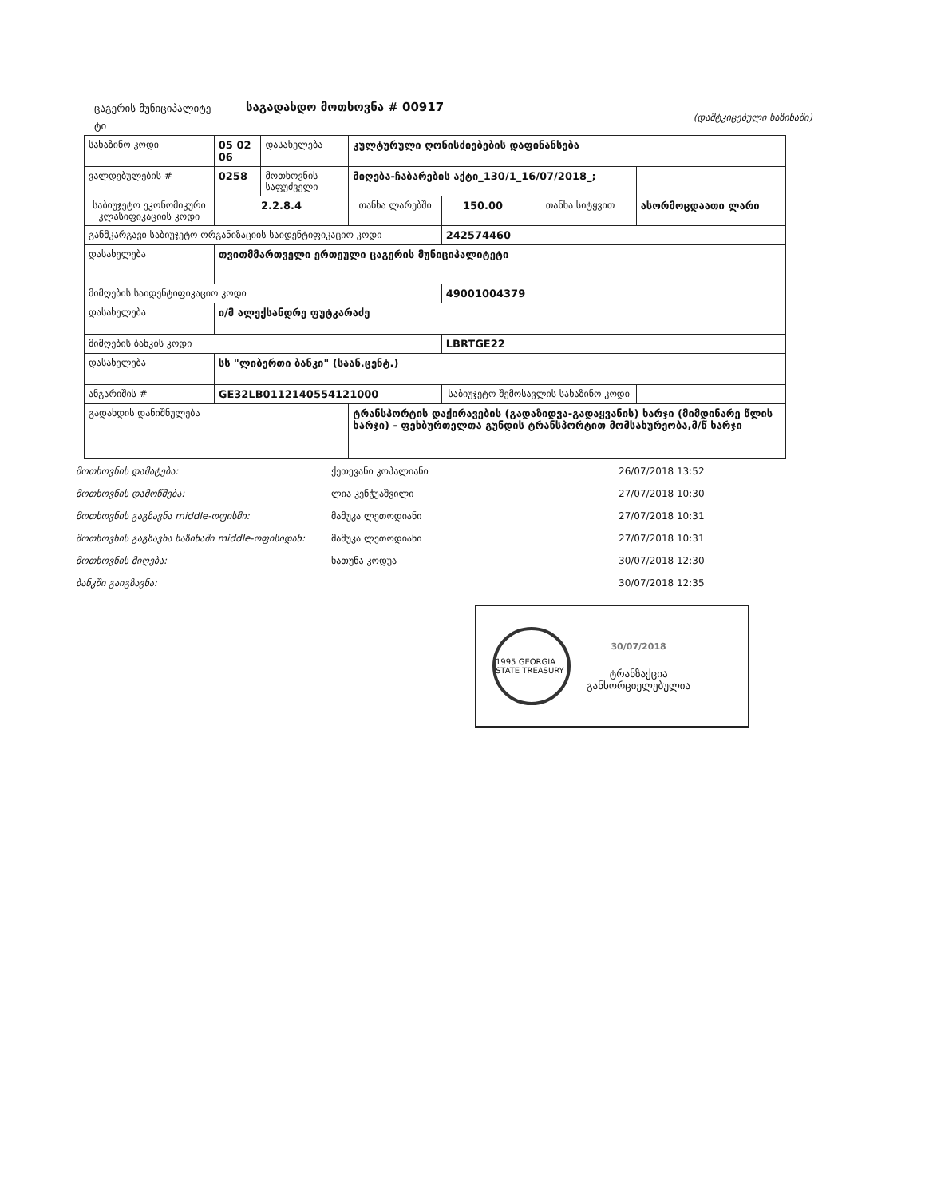ცაგერის მუნიციპალიტე ტი
საგადახდო მოთხოვნა # 00917
(დამტკიცებული ხაზინაში)
| სახაზინო კოდი | 05 02 06 | დასახელება | კულტურული ღონისძიებების დაფინანსება | | | |
| ვალდებულების # | 0258 | მოთხოვნის საფუძველი | მიღება-ჩაბარების აქტი_130/1_16/07/2018_; | | | |
| საბიუჯეტო ეკონომიკური კლასიფიკაციის კოდი | 2.2.8.4 | | თანხა ლარებში | 150.00 | თანხა სიტყვით | ასორმოცდაათი ლარი |
| განმკარგავი საბიუჯეტო ორგანიზაციის საიდენტიფიკაციო კოდი | | | | 242574460 | | |
| დასახელება | თვითმმართველი ერთეული ცაგერის მუნიციპალიტეტი | | | | | |
| მიმღების საიდენტიფიკაციო კოდი | | | | 49001004379 | | |
| დასახელება | ი/მ ალექსანდრე ფუტკარაძე | | | | | |
| მიმღების ბანკის კოდი | | | | LBRTGE22 | | |
| დასახელება | სს "ლიბერთი ბანკი" (საან.ცენტ.) | | | | | |
| ანგარიშის # | GE32LB0112140554121000 | | | საბიუჯეტო შემოსავლის სახაზინო კოდი | | |
| გადახდის დანიშნულება | | | ტრანსპორტის დაქირავების (გადაზიდვა-გადაყვანის) ხარჯი (მიმდინარე წლის ხარჯი) - ფეხბურთელთა გუნდის ტრანსპორტით მომსახურეობა,მ/წ ხარჯი | | | |
მოთხოვნის დამატება: ქეთევანი კოპალიანი 26/07/2018 13:52
მოთხოვნის დამოწმება: ლია კენჭუაშვილი 27/07/2018 10:30
მოთხოვნის გაგზავნა middle-ოფისში: მამუკა ლეთოდიანი 27/07/2018 10:31
მოთხოვნის გაგზავნა ხაზინაში middle-ოფისიდან: მამუკა ლეთოდიანი 27/07/2018 10:31
მოთხოვნის მიღება: ხათუნა კოდუა 30/07/2018 12:30
ბანკში გაიგზავნა: 30/07/2018 12:35
1995 GEORGIA STATE TREASURY
30/07/2018
ტრანზაქცია
განხორციელებულია